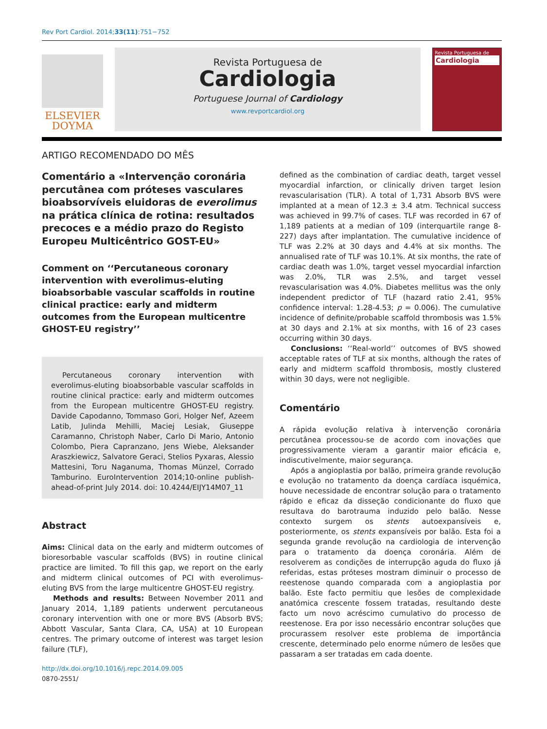Rev Port Cardiol. 2014;33(11):751−752
ELSEVIER
DOYMA
Revista Portuguesa de
Cardiologia
Portuguese Journal of Cardiology
www.revportcardiol.org
Revista Portuguesa de
Cardiologia
ARTIGO RECOMENDADO DO MÊS
Comentário a «Intervenção coronária percutânea com próteses vasculares bioabsorvíveis eluidoras de everolimus na prática clínica de rotina: resultados precoces e a médio prazo do Registo Europeu Multicêntrico GOST-EU»
Comment on ‘‘Percutaneous coronary intervention with everolimus-eluting bioabsorbable vascular scaffolds in routine clinical practice: early and midterm outcomes from the European multicentre GHOST-EU registry’’
Percutaneous coronary intervention with everolimus-eluting bioabsorbable vascular scaffolds in routine clinical practice: early and midterm outcomes from the European multicentre GHOST-EU registry. Davide Capodanno, Tommaso Gori, Holger Nef, Azeem Latib, Julinda Mehilli, Maciej Lesiak, Giuseppe Caramanno, Christoph Naber, Carlo Di Mario, Antonio Colombo, Piera Capranzano, Jens Wiebe, Aleksander Araszkiewicz, Salvatore Geraci, Stelios Pyxaras, Alessio Mattesini, Toru Naganuma, Thomas Münzel, Corrado Tamburino. EuroIntervention 2014;10-online publish-ahead-of-print July 2014. doi: 10.4244/EIJY14M07_11
Abstract
Aims: Clinical data on the early and midterm outcomes of bioresorbable vascular scaffolds (BVS) in routine clinical practice are limited. To fill this gap, we report on the early and midterm clinical outcomes of PCI with everolimus-eluting BVS from the large multicentre GHOST-EU registry.
Methods and results: Between November 2011 and January 2014, 1,189 patients underwent percutaneous coronary intervention with one or more BVS (Absorb BVS; Abbott Vascular, Santa Clara, CA, USA) at 10 European centres. The primary outcome of interest was target lesion failure (TLF),
http://dx.doi.org/10.1016/j.repc.2014.09.005
0870-2551/
defined as the combination of cardiac death, target vessel myocardial infarction, or clinically driven target lesion revascularisation (TLR). A total of 1,731 Absorb BVS were implanted at a mean of 12.3 ± 3.4 atm. Technical success was achieved in 99.7% of cases. TLF was recorded in 67 of 1,189 patients at a median of 109 (interquartile range 8-227) days after implantation. The cumulative incidence of TLF was 2.2% at 30 days and 4.4% at six months. The annualised rate of TLF was 10.1%. At six months, the rate of cardiac death was 1.0%, target vessel myocardial infarction was 2.0%, TLR was 2.5%, and target vessel revascularisation was 4.0%. Diabetes mellitus was the only independent predictor of TLF (hazard ratio 2.41, 95% confidence interval: 1.28-4.53; p = 0.006). The cumulative incidence of definite/probable scaffold thrombosis was 1.5% at 30 days and 2.1% at six months, with 16 of 23 cases occurring within 30 days.
Conclusions: ‘‘Real-world’’ outcomes of BVS showed acceptable rates of TLF at six months, although the rates of early and midterm scaffold thrombosis, mostly clustered within 30 days, were not negligible.
Comentário
A rápida evolução relativa à intervenção coronária percutânea processou-se de acordo com inovações que progressivamente vieram a garantir maior eficácia e, indiscutivelmente, maior segurança.
Após a angioplastia por balão, primeira grande revolução e evolução no tratamento da doença cardíaca isquémica, houve necessidade de encontrar solução para o tratamento rápido e eficaz da disseção condicionante do fluxo que resultava do barotrauma induzido pelo balão. Nesse contexto surgem os stents autoexpansíveis e, posteriormente, os stents expansíveis por balão. Esta foi a segunda grande revolução na cardiologia de intervenção para o tratamento da doença coronária. Além de resolverem as condições de interrupção aguda do fluxo já referidas, estas próteses mostram diminuir o processo de reestenose quando comparada com a angioplastia por balão. Este facto permitiu que lesões de complexidade anatómica crescente fossem tratadas, resultando deste facto um novo acréscimo cumulativo do processo de reestenose. Era por isso necessário encontrar soluções que procurassem resolver este problema de importância crescente, determinado pelo enorme número de lesões que passaram a ser tratadas em cada doente.